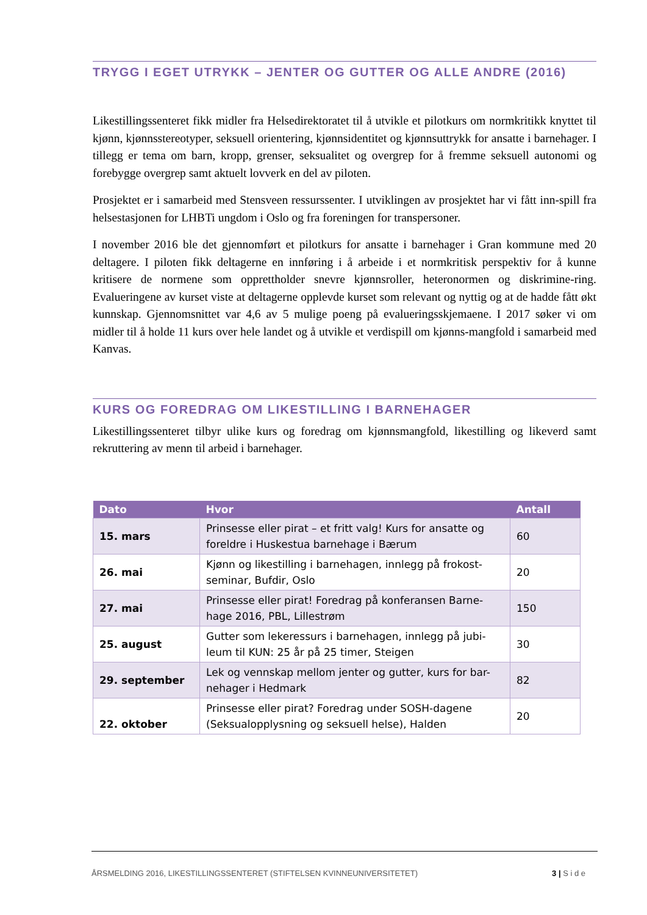TRYGG I EGET UTRYKK – JENTER OG GUTTER OG ALLE ANDRE (2016)
Likestillingssenteret fikk midler fra Helsedirektoratet til å utvikle et pilotkurs om normkritikk knyttet til kjønn, kjønnsstereotyper, seksuell orientering, kjønnsidentitet og kjønnsuttrykk for ansatte i barnehager. I tillegg er tema om barn, kropp, grenser, seksualitet og overgrep for å fremme seksuell autonomi og forebygge overgrep samt aktuelt lovverk en del av piloten.
Prosjektet er i samarbeid med Stensveen ressurssenter. I utviklingen av prosjektet har vi fått inn-spill fra helsestasjonen for LHBTi ungdom i Oslo og fra foreningen for transpersoner.
I november 2016 ble det gjennomført et pilotkurs for ansatte i barnehager i Gran kommune med 20 deltagere. I piloten fikk deltagerne en innføring i å arbeide i et normkritisk perspektiv for å kunne kritisere de normene som opprettholder snevre kjønnsroller, heteronormen og diskrimine-ring. Evalueringene av kurset viste at deltagerne opplevde kurset som relevant og nyttig og at de hadde fått økt kunnskap. Gjennomsnittet var 4,6 av 5 mulige poeng på evalueringsskjemaene. I 2017 søker vi om midler til å holde 11 kurs over hele landet og å utvikle et verdispill om kjønns-mangfold i samarbeid med Kanvas.
KURS OG FOREDRAG OM LIKESTILLING I BARNEHAGER
Likestillingssenteret tilbyr ulike kurs og foredrag om kjønnsmangfold, likestilling og likeverd samt rekruttering av menn til arbeid i barnehager.
| Dato | Hvor | Antall |
| --- | --- | --- |
| 15. mars | Prinsesse eller pirat – et fritt valg! Kurs for ansatte og foreldre i Huskestua barnehage i Bærum | 60 |
| 26. mai | Kjønn og likestilling i barnehagen, innlegg på frokost-seminar, Bufdir, Oslo | 20 |
| 27. mai | Prinsesse eller pirat! Foredrag på konferansen Barne-hage 2016, PBL, Lillestrøm | 150 |
| 25. august | Gutter som lekeressurs i barnehagen, innlegg på jubi-leum til KUN: 25 år på 25 timer, Steigen | 30 |
| 29. september | Lek og vennskap mellom jenter og gutter, kurs for bar-nehager i Hedmark | 82 |
| 22. oktober | Prinsesse eller pirat? Foredrag under SOSH-dagene (Seksualopplysning og seksuell helse), Halden | 20 |
ÅRSMELDING 2016, LIKESTILLINGSSENTERET (STIFTELSEN KVINNEUNIVERSITETET) 3 | S i d e